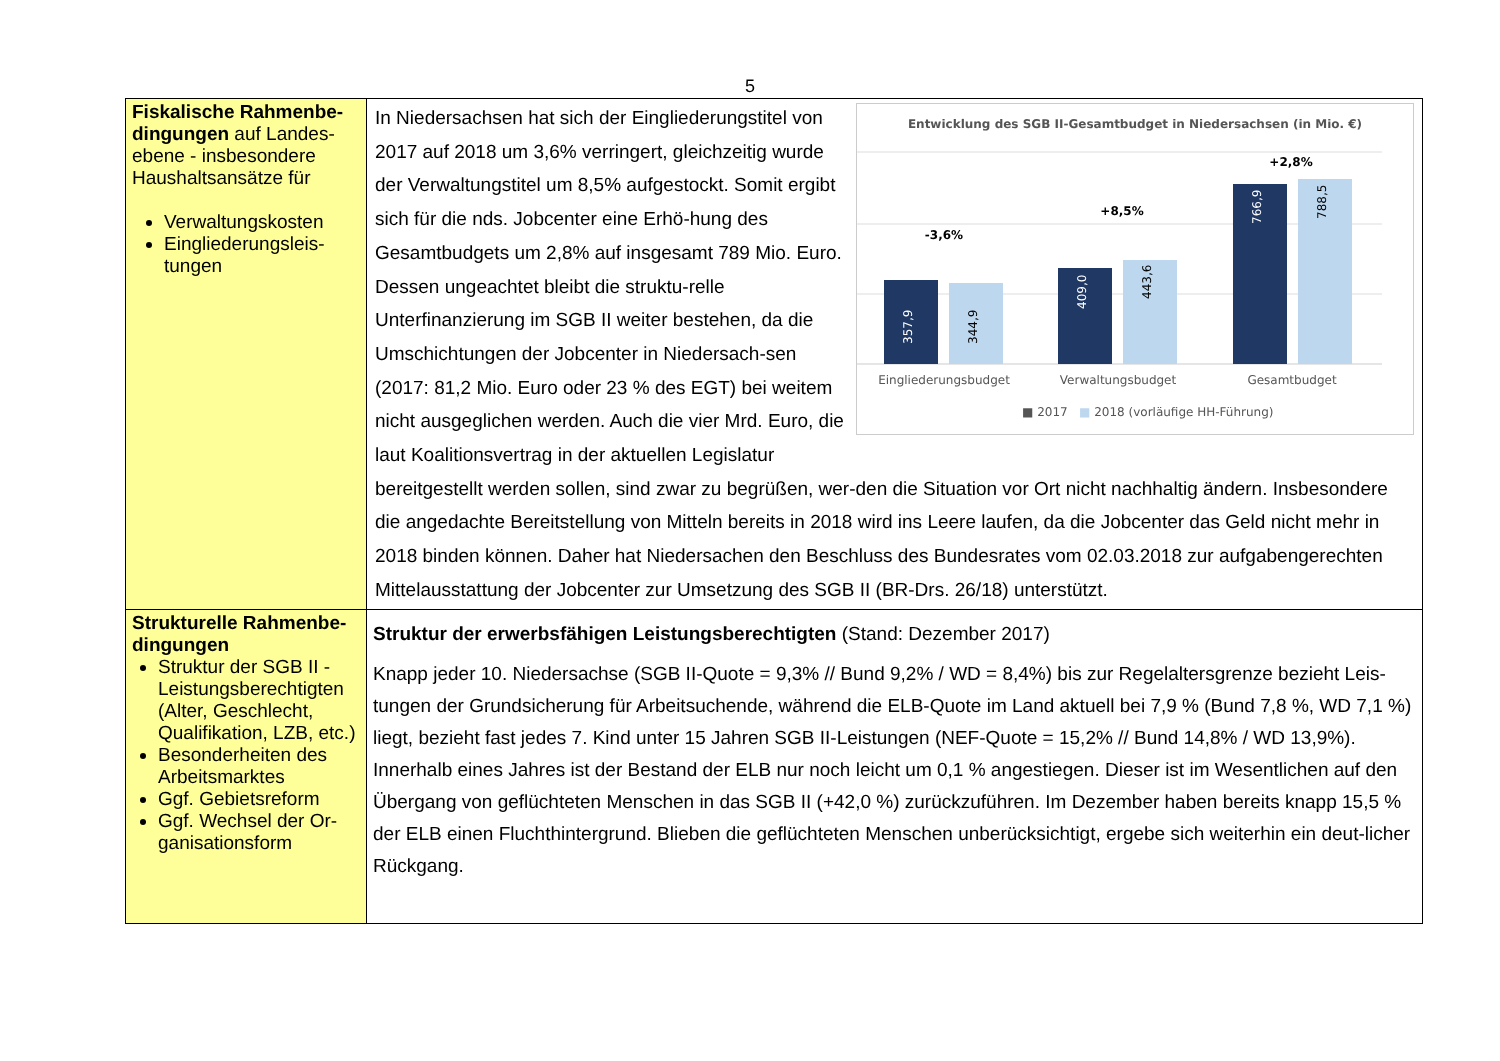5
| Fiskalische Rahmenbe-dingungen auf Landes-ebene - insbesondere Haushaltsansätze für Verwaltungskosten Eingliederungsleis-tungen | Entwicklung des SGB II-Gesamtbudget in Niedersachsen (in Mio. €) -3,6% +8,5% +2,8% 357,9 344,9 409,0 443,6 766,9 788,5 Eingliederungsbudget Verwaltungsbudget Gesamtbudget ■ 2017 ■ 2018 (vorläufige HH-Führung) In Niedersachsen hat sich der Eingliederungstitel von 2017 auf 2018 um 3,6% verringert, gleichzeitig wurde der Verwaltungstitel um 8,5% aufgestockt. Somit ergibt sich für die nds. Jobcenter eine Erhö-hung des Gesamtbudgets um 2,8% auf insgesamt 789 Mio. Euro. Dessen ungeachtet bleibt die struktu-relle Unterfinanzierung im SGB II weiter bestehen, da die Umschichtungen der Jobcenter in Niedersach-sen (2017: 81,2 Mio. Euro oder 23 % des EGT) bei weitem nicht ausgeglichen werden. Auch die vier Mrd. Euro, die laut Koalitionsvertrag in der aktuellen Legislatur bereitgestellt werden sollen, sind zwar zu begrüßen, wer-den die Situation vor Ort nicht nachhaltig ändern. Insbesondere die angedachte Bereitstellung von Mitteln bereits in 2018 wird ins Leere laufen, da die Jobcenter das Geld nicht mehr in 2018 binden können. Daher hat Niedersachen den Beschluss des Bundesrates vom 02.03.2018 zur aufgabengerechten Mittelausstattung der Jobcenter zur Umsetzung des SGB II (BR-Drs. 26/18) unterstützt. |
| Strukturelle Rahmenbe-dingungen Struktur der SGB II -Leistungsberechtigten (Alter, Geschlecht, Qualifikation, LZB, etc.) Besonderheiten des Arbeitsmarktes Ggf. Gebietsreform Ggf. Wechsel der Or-ganisationsform | Struktur der erwerbsfähigen Leistungsberechtigten (Stand: Dezember 2017) Knapp jeder 10. Niedersachse (SGB II-Quote = 9,3% // Bund 9,2% / WD = 8,4%) bis zur Regelaltersgrenze bezieht Leis-tungen der Grundsicherung für Arbeitsuchende, während die ELB-Quote im Land aktuell bei 7,9 % (Bund 7,8 %, WD 7,1 %) liegt, bezieht fast jedes 7. Kind unter 15 Jahren SGB II-Leistungen (NEF-Quote = 15,2% // Bund 14,8% / WD 13,9%). Innerhalb eines Jahres ist der Bestand der ELB nur noch leicht um 0,1 % angestiegen. Dieser ist im Wesentlichen auf den Übergang von geflüchteten Menschen in das SGB II (+42,0 %) zurückzuführen. Im Dezember haben bereits knapp 15,5 % der ELB einen Fluchthintergrund. Blieben die geflüchteten Menschen unberücksichtigt, ergebe sich weiterhin ein deut-licher Rückgang. |